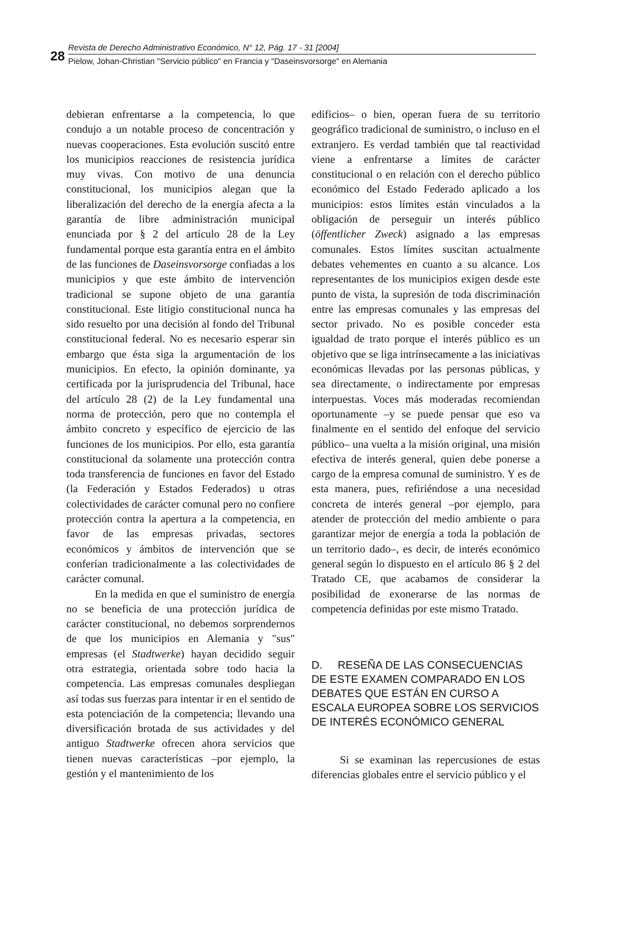28
Revista de Derecho Administrativo Económico, N° 12, Pág. 17 - 31 [2004]
Pielow, Johan-Christian "Servicio público" en Francia y "Daseinsvorsorge" en Alemania
debieran enfrentarse a la competencia, lo que condujo a un notable proceso de concentración y nuevas cooperaciones. Esta evolución suscitó entre los municipios reacciones de resistencia jurídica muy vivas. Con motivo de una denuncia constitucional, los municipios alegan que la liberalización del derecho de la energía afecta a la garantía de libre administración municipal enunciada por § 2 del artículo 28 de la Ley fundamental porque esta garantía entra en el ámbito de las funciones de Daseinsvorsorge confiadas a los municipios y que este ámbito de intervención tradicional se supone objeto de una garantía constitucional. Este litigio constitucional nunca ha sido resuelto por una decisión al fondo del Tribunal constitucional federal. No es necesario esperar sin embargo que ésta siga la argumentación de los municipios. En efecto, la opinión dominante, ya certificada por la jurisprudencia del Tribunal, hace del artículo 28 (2) de la Ley fundamental una norma de protección, pero que no contempla el ámbito concreto y específico de ejercicio de las funciones de los municipios. Por ello, esta garantía constitucional da solamente una protección contra toda transferencia de funciones en favor del Estado (la Federación y Estados Federados) u otras colectividades de carácter comunal pero no confiere protección contra la apertura a la competencia, en favor de las empresas privadas, sectores económicos y ámbitos de intervención que se conferían tradicionalmente a las colectividades de carácter comunal.
En la medida en que el suministro de energía no se beneficia de una protección jurídica de carácter constitucional, no debemos sorprendernos de que los municipios en Alemania y "sus" empresas (el Stadtwerke) hayan decidido seguir otra estrategia, orientada sobre todo hacia la competencia. Las empresas comunales despliegan así todas sus fuerzas para intentar ir en el sentido de esta potenciación de la competencia; llevando una diversificación brotada de sus actividades y del antiguo Stadtwerke ofrecen ahora servicios que tienen nuevas características –por ejemplo, la gestión y el mantenimiento de los
edificios– o bien, operan fuera de su territorio geográfico tradicional de suministro, o incluso en el extranjero. Es verdad también que tal reactividad viene a enfrentarse a límites de carácter constitucional o en relación con el derecho público económico del Estado Federado aplicado a los municipios: estos límites están vinculados a la obligación de perseguir un interés público (öffentlicher Zweck) asignado a las empresas comunales. Estos límites suscitan actualmente debates vehementes en cuanto a su alcance. Los representantes de los municipios exigen desde este punto de vista, la supresión de toda discriminación entre las empresas comunales y las empresas del sector privado. No es posible conceder esta igualdad de trato porque el interés público es un objetivo que se liga intrínsecamente a las iniciativas económicas llevadas por las personas públicas, y sea directamente, o indirectamente por empresas interpuestas. Voces más moderadas recomiendan oportunamente –y se puede pensar que eso va finalmente en el sentido del enfoque del servicio público– una vuelta a la misión original, una misión efectiva de interés general, quien debe ponerse a cargo de la empresa comunal de suministro. Y es de esta manera, pues, refiriéndose a una necesidad concreta de interés general –por ejemplo, para atender de protección del medio ambiente o para garantizar mejor de energía a toda la población de un territorio dado–, es decir, de interés económico general según lo dispuesto en el artículo 86 § 2 del Tratado CE, que acabamos de considerar la posibilidad de exonerarse de las normas de competencia definidas por este mismo Tratado.
D. RESEÑA DE LAS CONSECUENCIAS DE ESTE EXAMEN COMPARADO EN LOS DEBATES QUE ESTÁN EN CURSO A ESCALA EUROPEA SOBRE LOS SERVICIOS DE INTERÉS ECONÓMICO GENERAL
Si se examinan las repercusiones de estas diferencias globales entre el servicio público y el